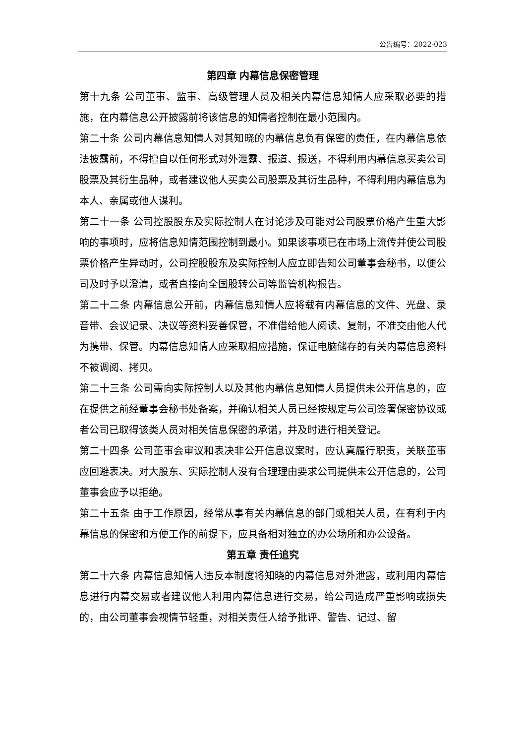公告编号：2022-023
第四章 内幕信息保密管理
第十九条 公司董事、监事、高级管理人员及相关内幕信息知情人应采取必要的措施，在内幕信息公开披露前将该信息的知情者控制在最小范围内。
第二十条 公司内幕信息知情人对其知晓的内幕信息负有保密的责任，在内幕信息依法披露前，不得擅自以任何形式对外泄露、报道、报送，不得利用内幕信息买卖公司股票及其衍生品种，或者建议他人买卖公司股票及其衍生品种，不得利用内幕信息为本人、亲属或他人谋利。
第二十一条 公司控股股东及实际控制人在讨论涉及可能对公司股票价格产生重大影响的事项时，应将信息知情范围控制到最小。如果该事项已在市场上流传并使公司股票价格产生异动时，公司控股股东及实际控制人应立即告知公司董事会秘书，以便公司及时予以澄清，或者直接向全国股转公司等监管机构报告。
第二十二条 内幕信息公开前，内幕信息知情人应将载有内幕信息的文件、光盘、录音带、会议记录、决议等资料妥善保管，不准借给他人阅读、复制，不准交由他人代为携带、保管。内幕信息知情人应采取相应措施，保证电脑储存的有关内幕信息资料不被调阅、拷贝。
第二十三条 公司需向实际控制人以及其他内幕信息知情人员提供未公开信息的，应在提供之前经董事会秘书处备案，并确认相关人员已经按规定与公司签署保密协议或者公司已取得该类人员对相关信息保密的承诺，并及时进行相关登记。
第二十四条 公司董事会审议和表决非公开信息议案时，应认真履行职责，关联董事应回避表决。对大股东、实际控制人没有合理理由要求公司提供未公开信息的，公司董事会应予以拒绝。
第二十五条 由于工作原因，经常从事有关内幕信息的部门或相关人员，在有利于内幕信息的保密和方便工作的前提下，应具备相对独立的办公场所和办公设备。
第五章 责任追究
第二十六条 内幕信息知情人违反本制度将知晓的内幕信息对外泄露，或利用内幕信息进行内幕交易或者建议他人利用内幕信息进行交易，给公司造成严重影响或损失的，由公司董事会视情节轻重，对相关责任人给予批评、警告、记过、留